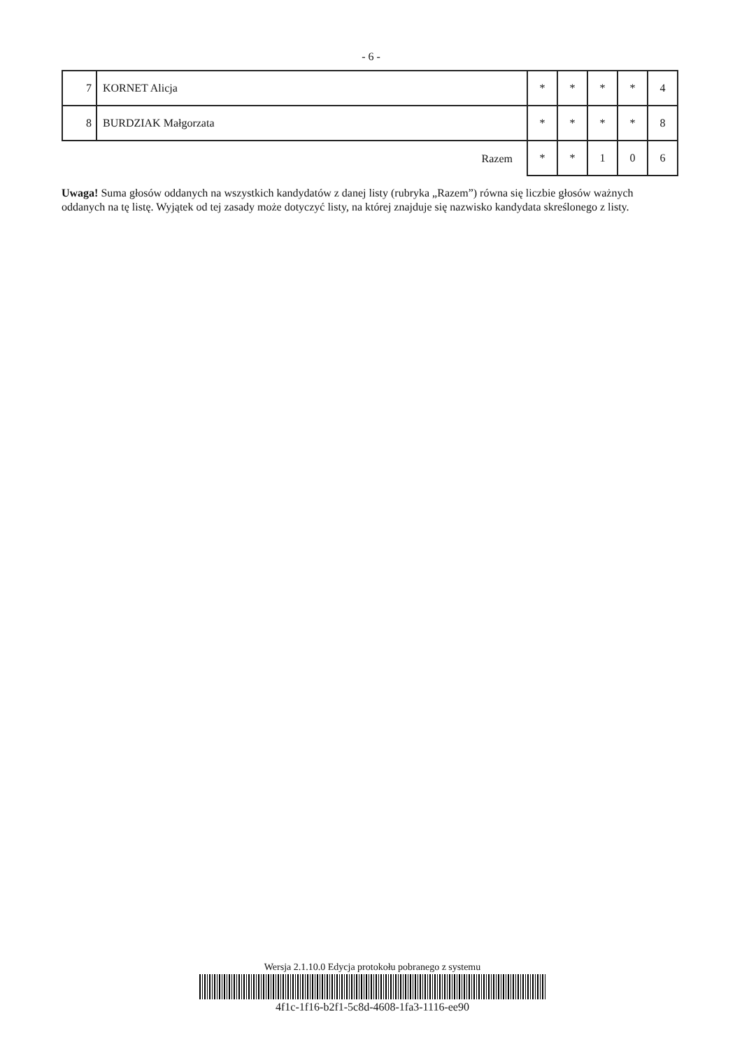- 6 -
| 7 | KORNET Alicja | * | * | * | * | 4 |
| 8 | BURDZIAK Małgorzata | * | * | * | * | 8 |
| Razem | | * | * | 1 | 0 | 6 |
Uwaga! Suma głosów oddanych na wszystkich kandydatów z danej listy (rubryka „Razem”) równa się liczbie głosów ważnych oddanych na tę listę. Wyjątek od tej zasady może dotyczyć listy, na której znajduje się nazwisko kandydata skreślonego z listy.
Wersja 2.1.10.0 Edycja protokołu pobranego z systemu
4f1c-1f16-b2f1-5c8d-4608-1fa3-1116-ee90